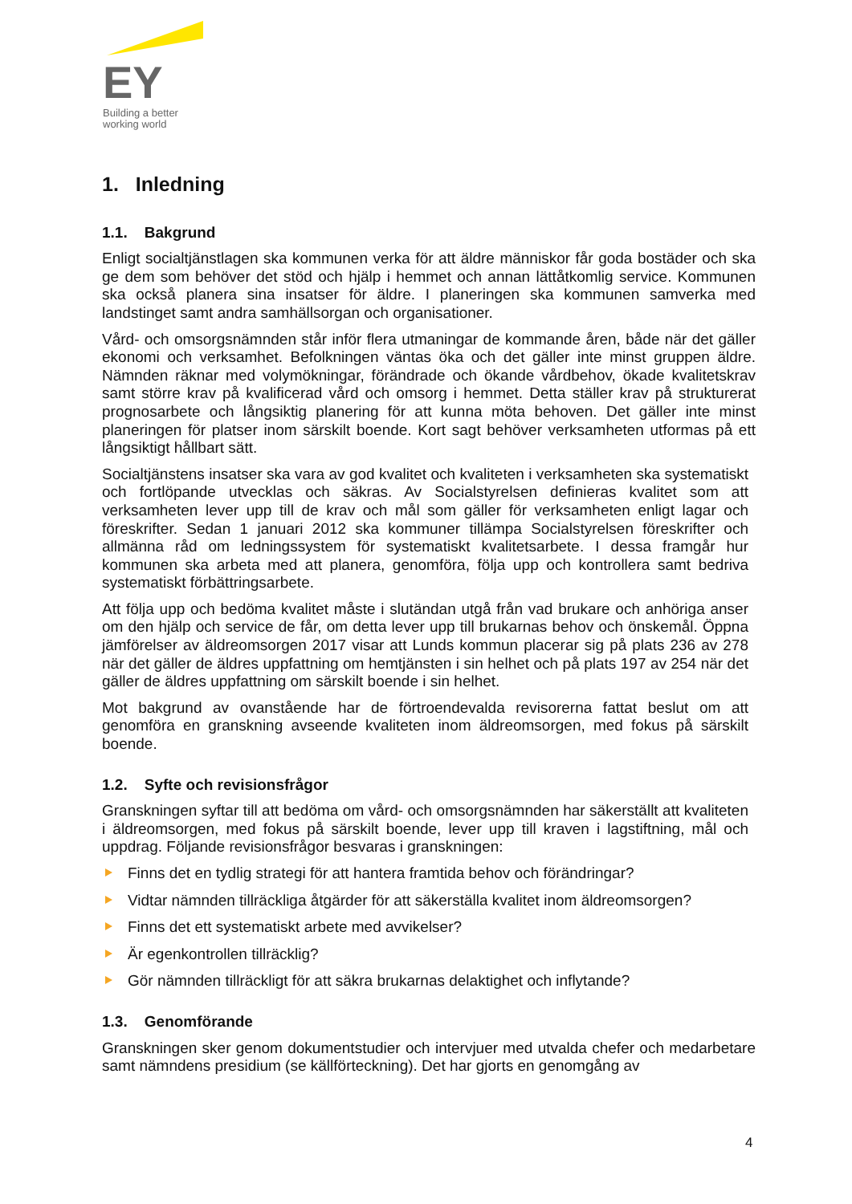EY
Building a better
working world
1. Inledning
1.1. Bakgrund
Enligt socialtjänstlagen ska kommunen verka för att äldre människor får goda bostäder och ska ge dem som behöver det stöd och hjälp i hemmet och annan lättåtkomlig service. Kommunen ska också planera sina insatser för äldre. I planeringen ska kommunen samverka med landstinget samt andra samhällsorgan och organisationer.
Vård- och omsorgsnämnden står inför flera utmaningar de kommande åren, både när det gäller ekonomi och verksamhet. Befolkningen väntas öka och det gäller inte minst gruppen äldre. Nämnden räknar med volymökningar, förändrade och ökande vårdbehov, ökade kvalitetskrav samt större krav på kvalificerad vård och omsorg i hemmet. Detta ställer krav på strukturerat prognosarbete och långsiktig planering för att kunna möta behoven. Det gäller inte minst planeringen för platser inom särskilt boende. Kort sagt behöver verksamheten utformas på ett långsiktigt hållbart sätt.
Socialtjänstens insatser ska vara av god kvalitet och kvaliteten i verksamheten ska systematiskt och fortlöpande utvecklas och säkras. Av Socialstyrelsen definieras kvalitet som att verksamheten lever upp till de krav och mål som gäller för verksamheten enligt lagar och föreskrifter. Sedan 1 januari 2012 ska kommuner tillämpa Socialstyrelsen föreskrifter och allmänna råd om ledningssystem för systematiskt kvalitetsarbete. I dessa framgår hur kommunen ska arbeta med att planera, genomföra, följa upp och kontrollera samt bedriva systematiskt förbättringsarbete.
Att följa upp och bedöma kvalitet måste i slutändan utgå från vad brukare och anhöriga anser om den hjälp och service de får, om detta lever upp till brukarnas behov och önskemål. Öppna jämförelser av äldreomsorgen 2017 visar att Lunds kommun placerar sig på plats 236 av 278 när det gäller de äldres uppfattning om hemtjänsten i sin helhet och på plats 197 av 254 när det gäller de äldres uppfattning om särskilt boende i sin helhet.
Mot bakgrund av ovanstående har de förtroendevalda revisorerna fattat beslut om att genomföra en granskning avseende kvaliteten inom äldreomsorgen, med fokus på särskilt boende.
1.2. Syfte och revisionsfrågor
Granskningen syftar till att bedöma om vård- och omsorgsnämnden har säkerställt att kvaliteten i äldreomsorgen, med fokus på särskilt boende, lever upp till kraven i lagstiftning, mål och uppdrag. Följande revisionsfrågor besvaras i granskningen:
Finns det en tydlig strategi för att hantera framtida behov och förändringar?
Vidtar nämnden tillräckliga åtgärder för att säkerställa kvalitet inom äldreomsorgen?
Finns det ett systematiskt arbete med avvikelser?
Är egenkontrollen tillräcklig?
Gör nämnden tillräckligt för att säkra brukarnas delaktighet och inflytande?
1.3. Genomförande
Granskningen sker genom dokumentstudier och intervjuer med utvalda chefer och medarbetare samt nämndens presidium (se källförteckning). Det har gjorts en genomgång av
4